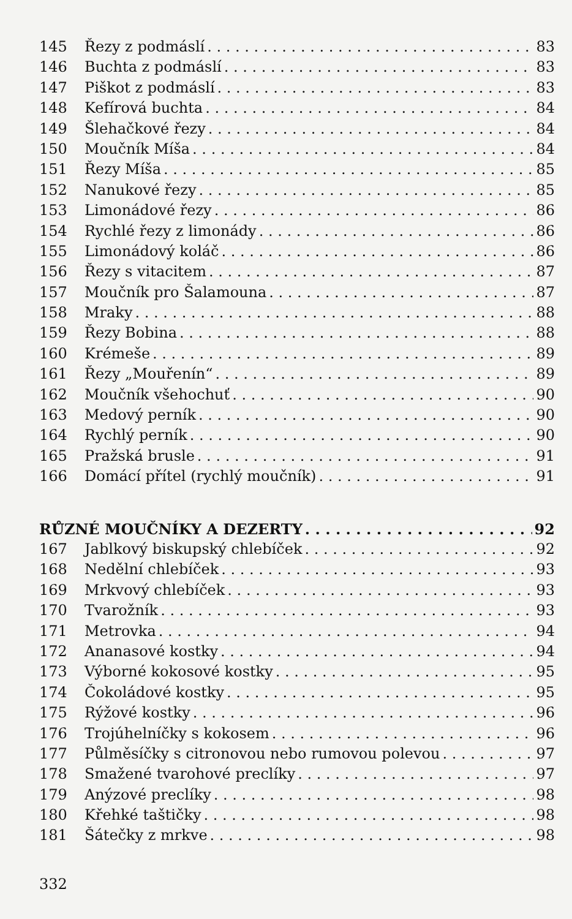145 Řezy z podmáslí 83
146 Buchta z podmáslí 83
147 Piškot z podmáslí 83
148 Kefírová buchta 84
149 Šlehačkové řezy 84
150 Moučník Míša 84
151 Řezy Míša 85
152 Nanukové řezy 85
153 Limonádové řezy 86
154 Rychlé řezy z limonády 86
155 Limonádový koláč 86
156 Řezy s vitacitem 87
157 Moučník pro Šalamouna 87
158 Mraky 88
159 Řezy Bobina 88
160 Krémeše 89
161 Řezy „Mouřenín“ 89
162 Moučník všehochuť 90
163 Medový perník 90
164 Rychlý perník 90
165 Pražská brusle 91
166 Domácí přítel (rychlý moučník) 91
RŮZNÉ MOUČNÍKY A DEZERTY 92
167 Jablkový biskupský chlebíček 92
168 Nedělní chlebíček 93
169 Mrkvový chlebíček 93
170 Tvarožník 93
171 Metrovka 94
172 Ananasové kostky 94
173 Výborné kokosové kostky 95
174 Čokoládové kostky 95
175 Rýžové kostky 96
176 Trojúhelníčky s kokosem 96
177 Půlměsíčky s citronovou nebo rumovou polevou 97
178 Smažené tvarohové preclíky 97
179 Anýzové preclíky 98
180 Křehké taštičky 98
181 Šátečky z mrkve 98
332